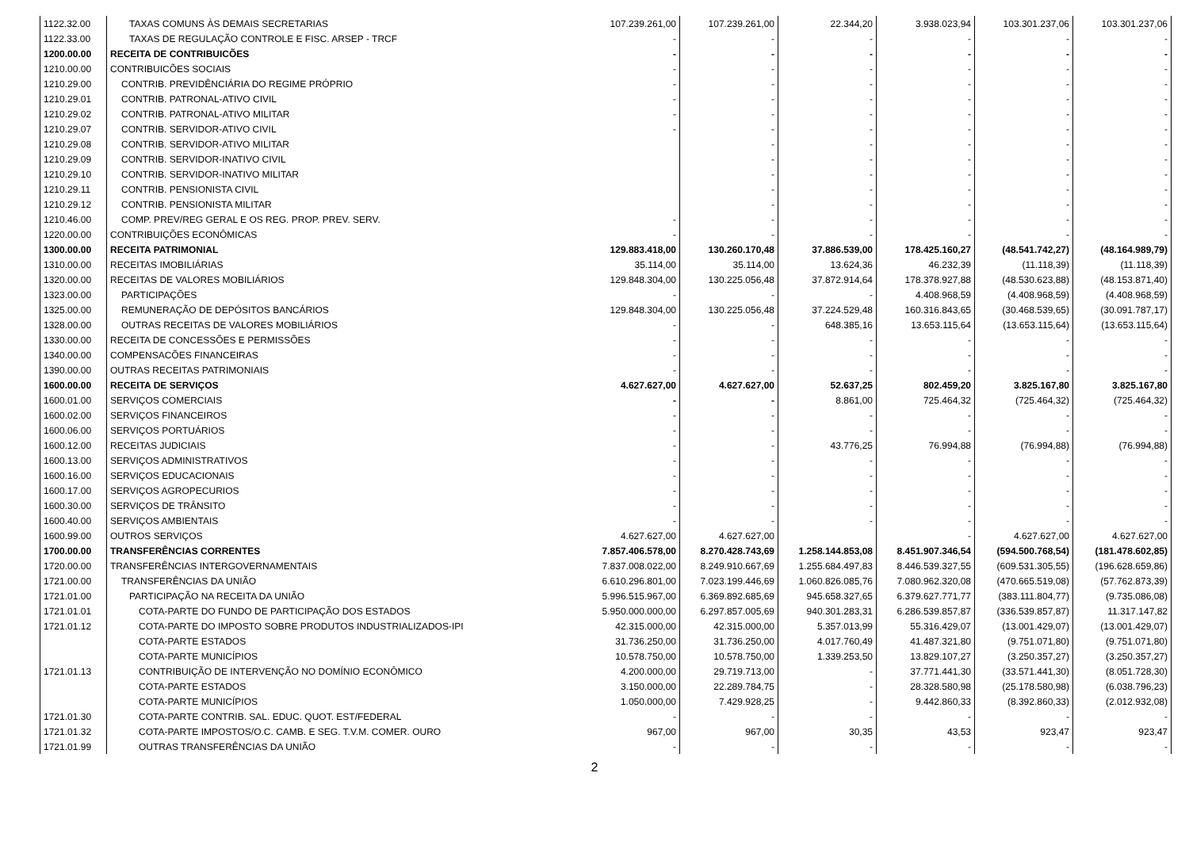| 1122.32.00 | TAXAS COMUNS ÀS DEMAIS SECRETARIAS | 107.239.261,00 | 107.239.261,00 | 22.344,20 | 3.938.023,94 | 103.301.237,06 | 103.301.237,06 |
| 1122.33.00 | TAXAS DE REGULAÇÃO CONTROLE E FISC. ARSEP - TRCF | - | - | - | - | - | - |
| 1200.00.00 | RECEITA DE CONTRIBUICÕES | - | - | - | - | - | - |
| 1210.00.00 | CONTRIBUICÕES SOCIAIS | - | - | - | - | - | - |
| 1210.29.00 | CONTRIB. PREVIDÊNCIÁRIA DO REGIME PRÓPRIO | - | - | - | - | - | - |
| 1210.29.01 | CONTRIB. PATRONAL-ATIVO CIVIL | - | - | - | - | - | - |
| 1210.29.02 | CONTRIB. PATRONAL-ATIVO MILITAR | - | - | - | - | - | - |
| 1210.29.07 | CONTRIB. SERVIDOR-ATIVO CIVIL | - | - | - | - | - | - |
| 1210.29.08 | CONTRIB. SERVIDOR-ATIVO MILITAR | | - | - | - | - | - |
| 1210.29.09 | CONTRIB. SERVIDOR-INATIVO CIVIL | | - | - | - | - | - |
| 1210.29.10 | CONTRIB. SERVIDOR-INATIVO MILITAR | | - | - | - | - | - |
| 1210.29.11 | CONTRIB. PENSIONISTA CIVIL | | - | - | - | - | - |
| 1210.29.12 | CONTRIB. PENSIONISTA MILITAR | | - | - | - | - | - |
| 1210.46.00 | COMP. PREV/REG GERAL E OS REG. PROP. PREV. SERV. | - | - | - | - | - | - |
| 1220.00.00 | CONTRIBUIÇÕES ECONÔMICAS | - | - | - | - | - | - |
| 1300.00.00 | RECEITA PATRIMONIAL | 129.883.418,00 | 130.260.170,48 | 37.886.539,00 | 178.425.160,27 | (48.541.742,27) | (48.164.989,79) |
| 1310.00.00 | RECEITAS IMOBILIÁRIAS | 35.114,00 | 35.114,00 | 13.624,36 | 46.232,39 | (11.118,39) | (11.118,39) |
| 1320.00.00 | RECEITAS DE VALORES MOBILIÁRIOS | 129.848.304,00 | 130.225.056,48 | 37.872.914,64 | 178.378.927,88 | (48.530.623,88) | (48.153.871,40) |
| 1323.00.00 | PARTICIPAÇÕES | - | - | - | 4.408.968,59 | (4.408.968,59) | (4.408.968,59) |
| 1325.00.00 | REMUNERAÇÃO DE DEPÓSITOS BANCÁRIOS | 129.848.304,00 | 130.225.056,48 | 37.224.529,48 | 160.316.843,65 | (30.468.539,65) | (30.091.787,17) |
| 1328.00.00 | OUTRAS RECEITAS DE VALORES MOBILIÁRIOS | - | - | 648.385,16 | 13.653.115,64 | (13.653.115,64) | (13.653.115,64) |
| 1330.00.00 | RECEITA DE CONCESSÕES E PERMISSÕES | - | - | - | - | - | - |
| 1340.00.00 | COMPENSACÕES FINANCEIRAS | - | - | - | - | - | - |
| 1390.00.00 | OUTRAS RECEITAS PATRIMONIAIS | - | - | - | - | - | - |
| 1600.00.00 | RECEITA DE SERVIÇOS | 4.627.627,00 | 4.627.627,00 | 52.637,25 | 802.459,20 | 3.825.167,80 | 3.825.167,80 |
| 1600.01.00 | SERVIÇOS COMERCIAIS | - | - | 8.861,00 | 725.464,32 | (725.464,32) | (725.464,32) |
| 1600.02.00 | SERVIÇOS FINANCEIROS | - | - | - | - | - | - |
| 1600.06.00 | SERVIÇOS PORTUÁRIOS | - | - | - | - | - | - |
| 1600.12.00 | RECEITAS JUDICIAIS | - | - | 43.776,25 | 76.994,88 | (76.994,88) | (76.994,88) |
| 1600.13.00 | SERVIÇOS ADMINISTRATIVOS | - | - | - | - | - | - |
| 1600.16.00 | SERVIÇOS EDUCACIONAIS | - | - | - | - | - | - |
| 1600.17.00 | SERVIÇOS AGROPECURIOS | - | - | - | - | - | - |
| 1600.30.00 | SERVIÇOS DE TRÂNSITO | - | - | - | - | - | - |
| 1600.40.00 | SERVIÇOS AMBIENTAIS | - | - | - | - | - | - |
| 1600.99.00 | OUTROS SERVIÇOS | 4.627.627,00 | 4.627.627,00 | | - | 4.627.627,00 | 4.627.627,00 |
| 1700.00.00 | TRANSFERÊNCIAS CORRENTES | 7.857.406.578,00 | 8.270.428.743,69 | 1.258.144.853,08 | 8.451.907.346,54 | (594.500.768,54) | (181.478.602,85) |
| 1720.00.00 | TRANSFERÊNCIAS INTERGOVERNAMENTAIS | 7.837.008.022,00 | 8.249.910.667,69 | 1.255.684.497,83 | 8.446.539.327,55 | (609.531.305,55) | (196.628.659,86) |
| 1721.00.00 | TRANSFERÊNCIAS DA UNIÃO | 6.610.296.801,00 | 7.023.199.446,69 | 1.060.826.085,76 | 7.080.962.320,08 | (470.665.519,08) | (57.762.873,39) |
| 1721.01.00 | PARTICIPAÇÃO NA RECEITA DA UNIÃO | 5.996.515.967,00 | 6.369.892.685,69 | 945.658.327,65 | 6.379.627.771,77 | (383.111.804,77) | (9.735.086,08) |
| 1721.01.01 | COTA-PARTE DO FUNDO DE PARTICIPAÇÃO DOS ESTADOS | 5.950.000.000,00 | 6.297.857.005,69 | 940.301.283,31 | 6.286.539.857,87 | (336.539.857,87) | 11.317.147,82 |
| 1721.01.12 | COTA-PARTE DO IMPOSTO SOBRE PRODUTOS INDUSTRIALIZADOS-IPI | 42.315.000,00 | 42.315.000,00 | 5.357.013,99 | 55.316.429,07 | (13.001.429,07) | (13.001.429,07) |
| | COTA-PARTE ESTADOS | 31.736.250,00 | 31.736.250,00 | 4.017.760,49 | 41.487.321,80 | (9.751.071,80) | (9.751.071,80) |
| | COTA-PARTE MUNICÍPIOS | 10.578.750,00 | 10.578.750,00 | 1.339.253,50 | 13.829.107,27 | (3.250.357,27) | (3.250.357,27) |
| 1721.01.13 | CONTRIBUIÇÃO DE INTERVENÇÃO NO DOMÍNIO ECONÔMICO | 4.200.000,00 | 29.719.713,00 | - | 37.771.441,30 | (33.571.441,30) | (8.051.728,30) |
| | COTA-PARTE ESTADOS | 3.150.000,00 | 22.289.784,75 | - | 28.328.580,98 | (25.178.580,98) | (6.038.796,23) |
| | COTA-PARTE MUNICÍPIOS | 1.050.000,00 | 7.429.928,25 | - | 9.442.860,33 | (8.392.860,33) | (2.012.932,08) |
| 1721.01.30 | COTA-PARTE CONTRIB. SAL. EDUC. QUOT. EST/FEDERAL | - | - | - | - | - | - |
| 1721.01.32 | COTA-PARTE IMPOSTOS/O.C. CAMB. E SEG. T.V.M. COMER. OURO | 967,00 | 967,00 | 30,35 | 43,53 | 923,47 | 923,47 |
| 1721.01.99 | OUTRAS TRANSFERÊNCIAS DA UNIÃO | - | - | - | - | - | - |
2